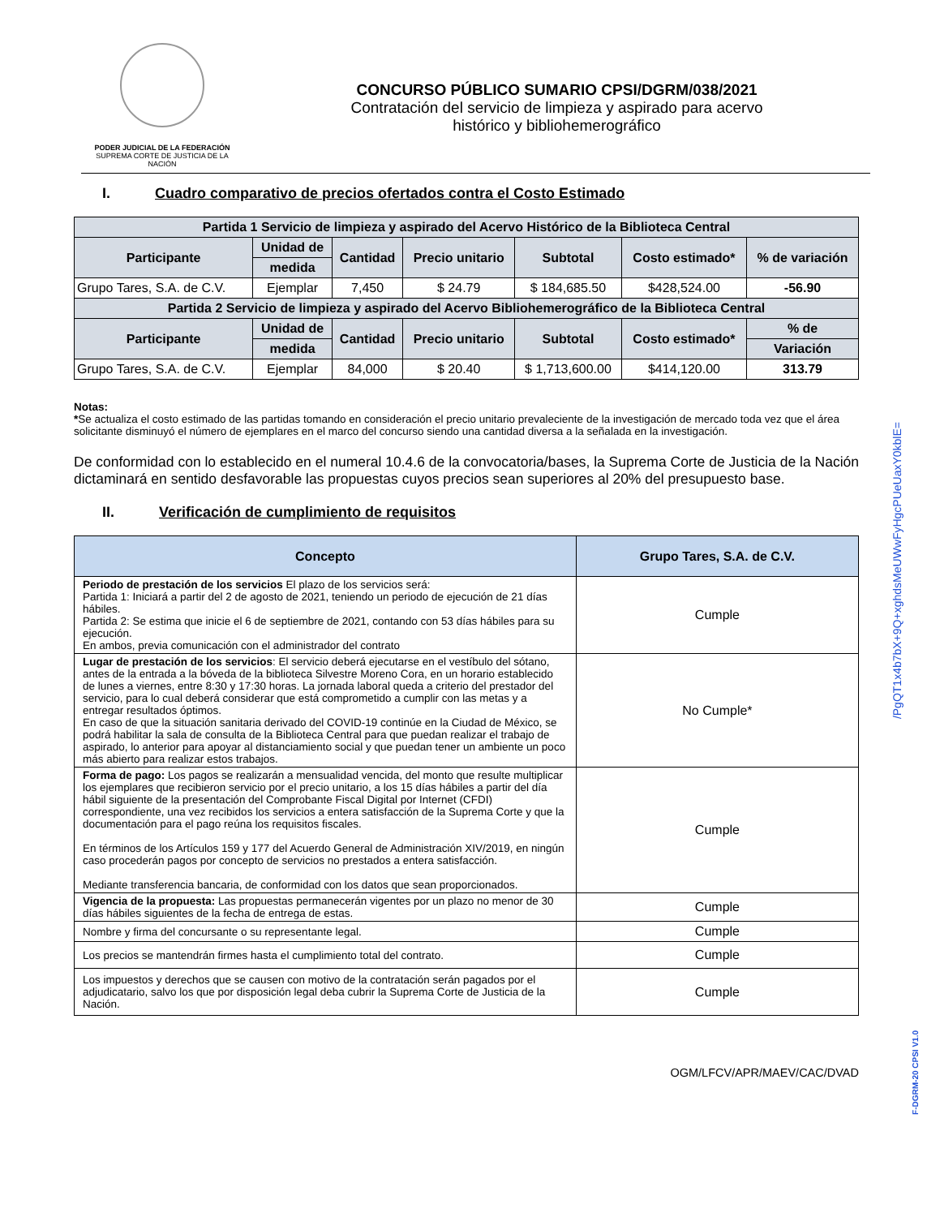PODER JUDICIAL DE LA FEDERACIÓN
SUPREMA CORTE DE JUSTICIA DE LA NACIÓN
CONCURSO PÚBLICO SUMARIO CPSI/DGRM/038/2021
Contratación del servicio de limpieza y aspirado para acervo
histórico y bibliohemerográfico
I. Cuadro comparativo de precios ofertados contra el Costo Estimado
| Partida 1 Servicio de limpieza y aspirado del Acervo Histórico de la Biblioteca Central | | | | | | |
| --- | --- | --- | --- | --- | --- | --- |
| Participante | Unidad de | Cantidad | Precio unitario | Subtotal | Costo estimado* | % de variación |
| | medida | | | | | |
| Grupo Tares, S.A. de C.V. | Ejemplar | 7,450 | $ 24.79 | $ 184,685.50 | $428,524.00 | -56.90 |
| Partida 2 Servicio de limpieza y aspirado del Acervo Bibliohemerográfico de la Biblioteca Central | | | | | | |
| Participante | Unidad de | Cantidad | Precio unitario | Subtotal | Costo estimado* | % de |
| | medida | | | | | Variación |
| Grupo Tares, S.A. de C.V. | Ejemplar | 84,000 | $ 20.40 | $ 1,713,600.00 | $414,120.00 | 313.79 |
Notas:
*Se actualiza el costo estimado de las partidas tomando en consideración el precio unitario prevaleciente de la investigación de mercado toda vez que el área solicitante disminuyó el número de ejemplares en el marco del concurso siendo una cantidad diversa a la señalada en la investigación.
De conformidad con lo establecido en el numeral 10.4.6 de la convocatoria/bases, la Suprema Corte de Justicia de la Nación dictaminará en sentido desfavorable las propuestas cuyos precios sean superiores al 20% del presupuesto base.
II. Verificación de cumplimiento de requisitos
| Concepto | Grupo Tares, S.A. de C.V. |
| --- | --- |
| Periodo de prestación de los servicios El plazo de los servicios será: Partida 1: Iniciará a partir del 2 de agosto de 2021, teniendo un periodo de ejecución de 21 días hábiles. Partida 2: Se estima que inicie el 6 de septiembre de 2021, contando con 53 días hábiles para su ejecución. En ambos, previa comunicación con el administrador del contrato | Cumple |
| Lugar de prestación de los servicios : El servicio deberá ejecutarse en el vestíbulo del sótano, antes de la entrada a la bóveda de la biblioteca Silvestre Moreno Cora, en un horario establecido de lunes a viernes, entre 8:30 y 17:30 horas. La jornada laboral queda a criterio del prestador del servicio, para lo cual deberá considerar que está comprometido a cumplir con las metas y a entregar resultados óptimos. En caso de que la situación sanitaria derivado del COVID-19 continúe en la Ciudad de México, se podrá habilitar la sala de consulta de la Biblioteca Central para que puedan realizar el trabajo de aspirado, lo anterior para apoyar al distanciamiento social y que puedan tener un ambiente un poco más abierto para realizar estos trabajos. | No Cumple* |
| Forma de pago: Los pagos se realizarán a mensualidad vencida, del monto que resulte multiplicar los ejemplares que recibieron servicio por el precio unitario, a los 15 días hábiles a partir del día hábil siguiente de la presentación del Comprobante Fiscal Digital por Internet (CFDI) correspondiente, una vez recibidos los servicios a entera satisfacción de la Suprema Corte y que la documentación para el pago reúna los requisitos fiscales. En términos de los Artículos 159 y 177 del Acuerdo General de Administración XIV/2019, en ningún caso procederán pagos por concepto de servicios no prestados a entera satisfacción. Mediante transferencia bancaria, de conformidad con los datos que sean proporcionados. | Cumple |
| Vigencia de la propuesta: Las propuestas permanecerán vigentes por un plazo no menor de 30 días hábiles siguientes de la fecha de entrega de estas. | Cumple |
| Nombre y firma del concursante o su representante legal. | Cumple |
| Los precios se mantendrán firmes hasta el cumplimiento total del contrato. | Cumple |
| Los impuestos y derechos que se causen con motivo de la contratación serán pagados por el adjudicatario, salvo los que por disposición legal deba cubrir la Suprema Corte de Justicia de la Nación. | Cumple |
OGM/LFCV/APR/MAEV/CAC/DVAD
/PgQT1x4b7bX+9Q+xghdsMeUWwFyHgcPUeUaxY0kblE=
F-DGRM-20 CPSI V1.0